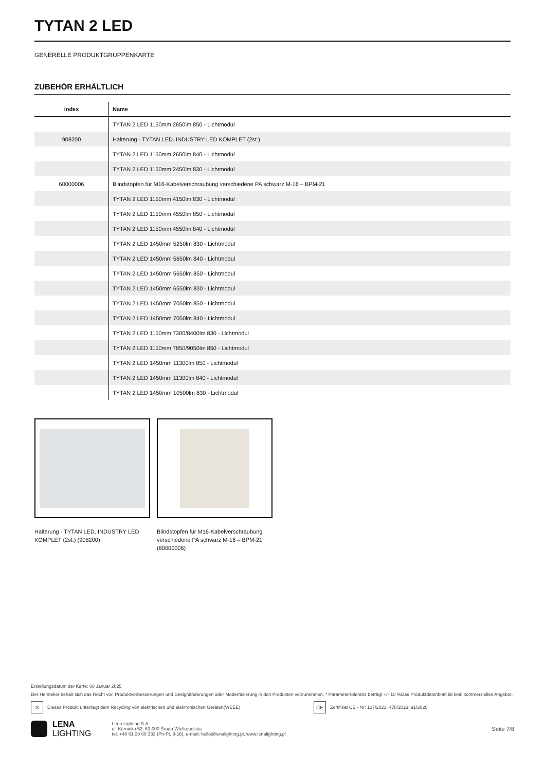TYTAN 2 LED
GENERELLE PRODUKTGRUPPENKARTE
ZUBEHÖR ERHÄLTLICH
| index | Name |
| --- | --- |
| | TYTAN 2 LED 1150mm 2650lm 850 - Lichtmodul |
| 908200 | Halterung - TYTAN LED. INDUSTRY LED KOMPLET (2st.) |
| | TYTAN 2 LED 1150mm 2650lm 840 - Lichtmodul |
| | TYTAN 2 LED 1150mm 2450lm 830 - Lichtmodul |
| 60000006 | Blindstopfen für M16-Kabelverschraubung verschiedene PA schwarz M-16 – BPM-21 |
| | TYTAN 2 LED 1150mm 4150lm 830 - Lichtmodul |
| | TYTAN 2 LED 1150mm 4550lm 850 - Lichtmodul |
| | TYTAN 2 LED 1150mm 4550lm 840 - Lichtmodul |
| | TYTAN 2 LED 1450mm 5250lm 830 - Lichtmodul |
| | TYTAN 2 LED 1450mm 5650lm 840 - Lichtmodul |
| | TYTAN 2 LED 1450mm 5650lm 850 - Lichtmodul |
| | TYTAN 2 LED 1450mm 6550lm 830 - Lichtmodul |
| | TYTAN 2 LED 1450mm 7050lm 850 - Lichtmodul |
| | TYTAN 2 LED 1450mm 7050lm 840 - Lichtmodul |
| | TYTAN 2 LED 1150mm 7300/8400lm 830 - Lichtmodul |
| | TYTAN 2 LED 1150mm 7850/9050lm 850 - Lichtmodul |
| | TYTAN 2 LED 1450mm 11300lm 850 - Lichtmodul |
| | TYTAN 2 LED 1450mm 11300lm 840 - Lichtmodul |
| | TYTAN 2 LED 1450mm 10500lm 830 - Lichtmodul |
Halterung - TYTAN LED. INDUSTRY LED KOMPLET (2st.) (908200)
Blindstopfen für M16-Kabelverschraubung verschiedene PA schwarz M-16 – BPM-21 (60000006)
Erstellungsdatum der Karte: 08 Januar 2025
Der Hersteller behält sich das Recht vor, Produktverbesserungen und Designänderungen oder Modernisierung in den Produkten vorzunehmen. * Parametertoleranz beträgt +/- 10 %Das Produktdatenblatt ist kein kommerzielles Angebot.
✕
Dieses Produkt unterliegt dem Recycling von elektrischen und elektronischen Geräten(WEEE)
CE
Zertifikat CE - Nr: 127/2023; 478/2023; 91/2020
LENA
LIGHTING
Lena Lighting S.A.
ul. Kórnicka 52, 63-000 Środa Wielkopolska
tel. +48 61 28 60 333 (Pn-Pt, 8-16), e-mail: hello@lenalighting.pl, www.lenalighting.pl
Seite 7/8